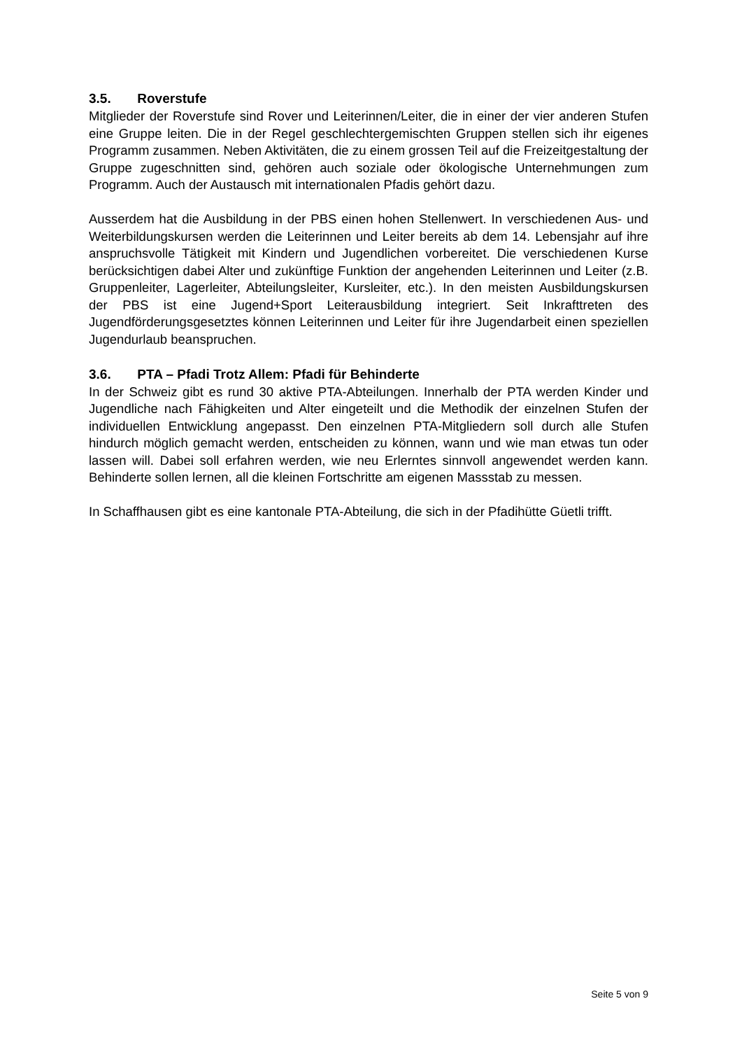3.5. Roverstufe
Mitglieder der Roverstufe sind Rover und Leiterinnen/Leiter, die in einer der vier anderen Stufen eine Gruppe leiten. Die in der Regel geschlechtergemischten Gruppen stellen sich ihr eigenes Programm zusammen. Neben Aktivitäten, die zu einem grossen Teil auf die Freizeitgestaltung der Gruppe zugeschnitten sind, gehören auch soziale oder ökologische Unternehmungen zum Programm. Auch der Austausch mit internationalen Pfadis gehört dazu.
Ausserdem hat die Ausbildung in der PBS einen hohen Stellenwert. In verschiedenen Aus- und Weiterbildungskursen werden die Leiterinnen und Leiter bereits ab dem 14. Lebensjahr auf ihre anspruchsvolle Tätigkeit mit Kindern und Jugendlichen vorbereitet. Die verschiedenen Kurse berücksichtigen dabei Alter und zukünftige Funktion der angehenden Leiterinnen und Leiter (z.B. Gruppenleiter, Lagerleiter, Abteilungsleiter, Kursleiter, etc.). In den meisten Ausbildungskursen der PBS ist eine Jugend+Sport Leiterausbildung integriert. Seit Inkrafttreten des Jugendförderungsgesetztes können Leiterinnen und Leiter für ihre Jugendarbeit einen speziellen Jugendurlaub beanspruchen.
3.6. PTA – Pfadi Trotz Allem: Pfadi für Behinderte
In der Schweiz gibt es rund 30 aktive PTA-Abteilungen. Innerhalb der PTA werden Kinder und Jugendliche nach Fähigkeiten und Alter eingeteilt und die Methodik der einzelnen Stufen der individuellen Entwicklung angepasst. Den einzelnen PTA-Mitgliedern soll durch alle Stufen hindurch möglich gemacht werden, entscheiden zu können, wann und wie man etwas tun oder lassen will. Dabei soll erfahren werden, wie neu Erlerntes sinnvoll angewendet werden kann. Behinderte sollen lernen, all die kleinen Fortschritte am eigenen Massstab zu messen.
In Schaffhausen gibt es eine kantonale PTA-Abteilung, die sich in der Pfadihütte Güetli trifft.
Seite 5 von 9